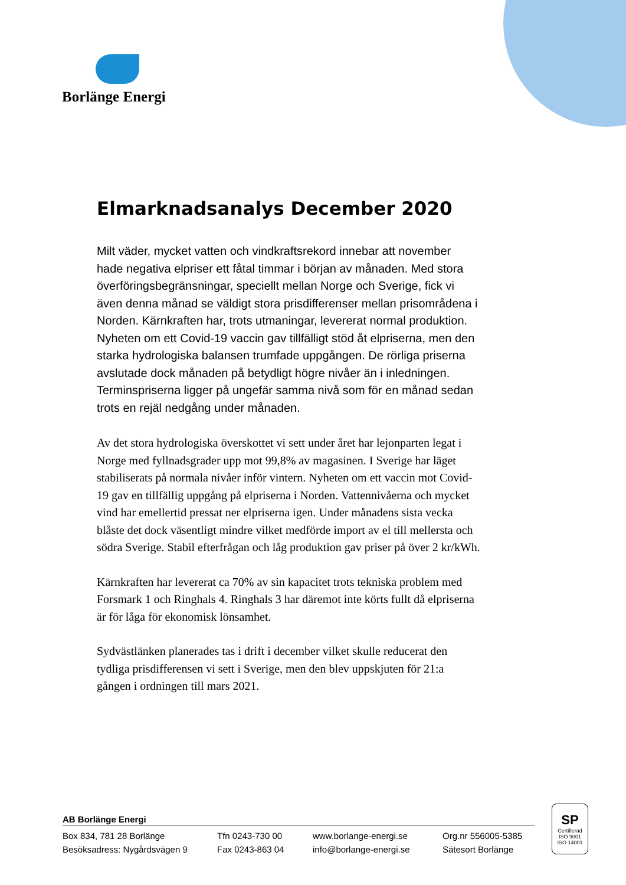Borlänge Energi
Elmarknadsanalys December 2020
Milt väder, mycket vatten och vindkraftsrekord innebar att november hade negativa elpriser ett fåtal timmar i början av månaden. Med stora överföringsbegränsningar, speciellt mellan Norge och Sverige, fick vi även denna månad se väldigt stora prisdifferenser mellan prisområdena i Norden. Kärnkraften har, trots utmaningar, levererat normal produktion. Nyheten om ett Covid-19 vaccin gav tillfälligt stöd åt elpriserna, men den starka hydrologiska balansen trumfade uppgången. De rörliga priserna avslutade dock månaden på betydligt högre nivåer än i inledningen. Terminspriserna ligger på ungefär samma nivå som för en månad sedan trots en rejäl nedgång under månaden.
Av det stora hydrologiska överskottet vi sett under året har lejonparten legat i Norge med fyllnadsgrader upp mot 99,8% av magasinen. I Sverige har läget stabiliserats på normala nivåer inför vintern. Nyheten om ett vaccin mot Covid-19 gav en tillfällig uppgång på elpriserna i Norden. Vattennivåerna och mycket vind har emellertid pressat ner elpriserna igen. Under månadens sista vecka blåste det dock väsentligt mindre vilket medförde import av el till mellersta och södra Sverige. Stabil efterfrågan och låg produktion gav priser på över 2 kr/kWh.
Kärnkraften har levererat ca 70% av sin kapacitet trots tekniska problem med Forsmark 1 och Ringhals 4. Ringhals 3 har däremot inte körts fullt då elpriserna är för låga för ekonomisk lönsamhet.
Sydvästlänken planerades tas i drift i december vilket skulle reducerat den tydliga prisdifferensen vi sett i Sverige, men den blev uppskjuten för 21:a gången i ordningen till mars 2021.
AB Borlänge Energi
Box 834, 781 28 Borlänge
Besöksadress: Nygårdsvägen 9
Tfn 0243-730 00
Fax 0243-863 04
www.borlange-energi.se
info@borlange-energi.se
Org.nr 556005-5385
Sätesort Borlänge
SP
Certifierad
ISO 9001
ISO 14001